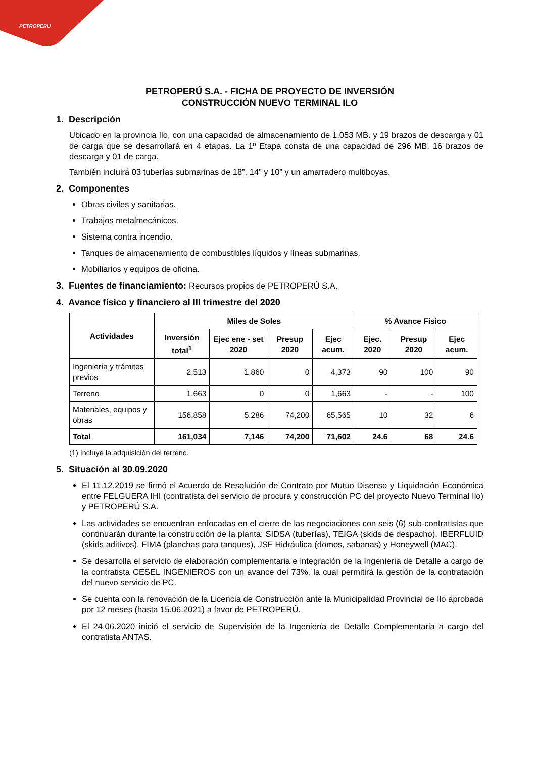PETROPERU
PETROPERÚ S.A. - FICHA DE PROYECTO DE INVERSIÓN
CONSTRUCCIÓN NUEVO TERMINAL ILO
1. Descripción
Ubicado en la provincia Ilo, con una capacidad de almacenamiento de 1,053 MB. y 19 brazos de descarga y 01 de carga que se desarrollará en 4 etapas. La 1º Etapa consta de una capacidad de 296 MB, 16 brazos de descarga y 01 de carga.
También incluirá 03 tuberías submarinas de 18”, 14” y 10” y un amarradero multiboyas.
2. Componentes
Obras civiles y sanitarias.
Trabajos metalmecánicos.
Sistema contra incendio.
Tanques de almacenamiento de combustibles líquidos y líneas submarinas.
Mobiliarios y equipos de oficina.
3. Fuentes de financiamiento: Recursos propios de PETROPERÚ S.A.
4. Avance físico y financiero al III trimestre del 2020
| Actividades | Miles de Soles | | | | % Avance Físico | | |
| --- | --- | --- | --- | --- | --- | --- | --- |
| | Inversión total<sup>1</sup> | Ejec ene - set 2020 | Presup 2020 | Ejec acum. | Ejec. 2020 | Presup 2020 | Ejec acum. |
| Ingeniería y trámites previos | 2,513 | 1,860 | 0 | 4,373 | 90 | 100 | 90 |
| Terreno | 1,663 | 0 | 0 | 1,663 | - | - | 100 |
| Materiales, equipos y obras | 156,858 | 5,286 | 74,200 | 65,565 | 10 | 32 | 6 |
| Total | 161,034 | 7,146 | 74,200 | 71,602 | 24.6 | 68 | 24.6 |
(1) Incluye la adquisición del terreno.
5. Situación al 30.09.2020
El 11.12.2019 se firmó el Acuerdo de Resolución de Contrato por Mutuo Disenso y Liquidación Económica entre FELGUERA IHI (contratista del servicio de procura y construcción PC del proyecto Nuevo Terminal Ilo) y PETROPERÚ S.A.
Las actividades se encuentran enfocadas en el cierre de las negociaciones con seis (6) sub-contratistas que continuarán durante la construcción de la planta: SIDSA (tuberías), TEIGA (skids de despacho), IBERFLUID (skids aditivos), FIMA (planchas para tanques), JSF Hidráulica (domos, sabanas) y Honeywell (MAC).
Se desarrolla el servicio de elaboración complementaria e integración de la Ingeniería de Detalle a cargo de la contratista CESEL INGENIEROS con un avance del 73%, la cual permitirá la gestión de la contratación del nuevo servicio de PC.
Se cuenta con la renovación de la Licencia de Construcción ante la Municipalidad Provincial de Ilo aprobada por 12 meses (hasta 15.06.2021) a favor de PETROPERÚ.
El 24.06.2020 inició el servicio de Supervisión de la Ingeniería de Detalle Complementaria a cargo del contratista ANTAS.